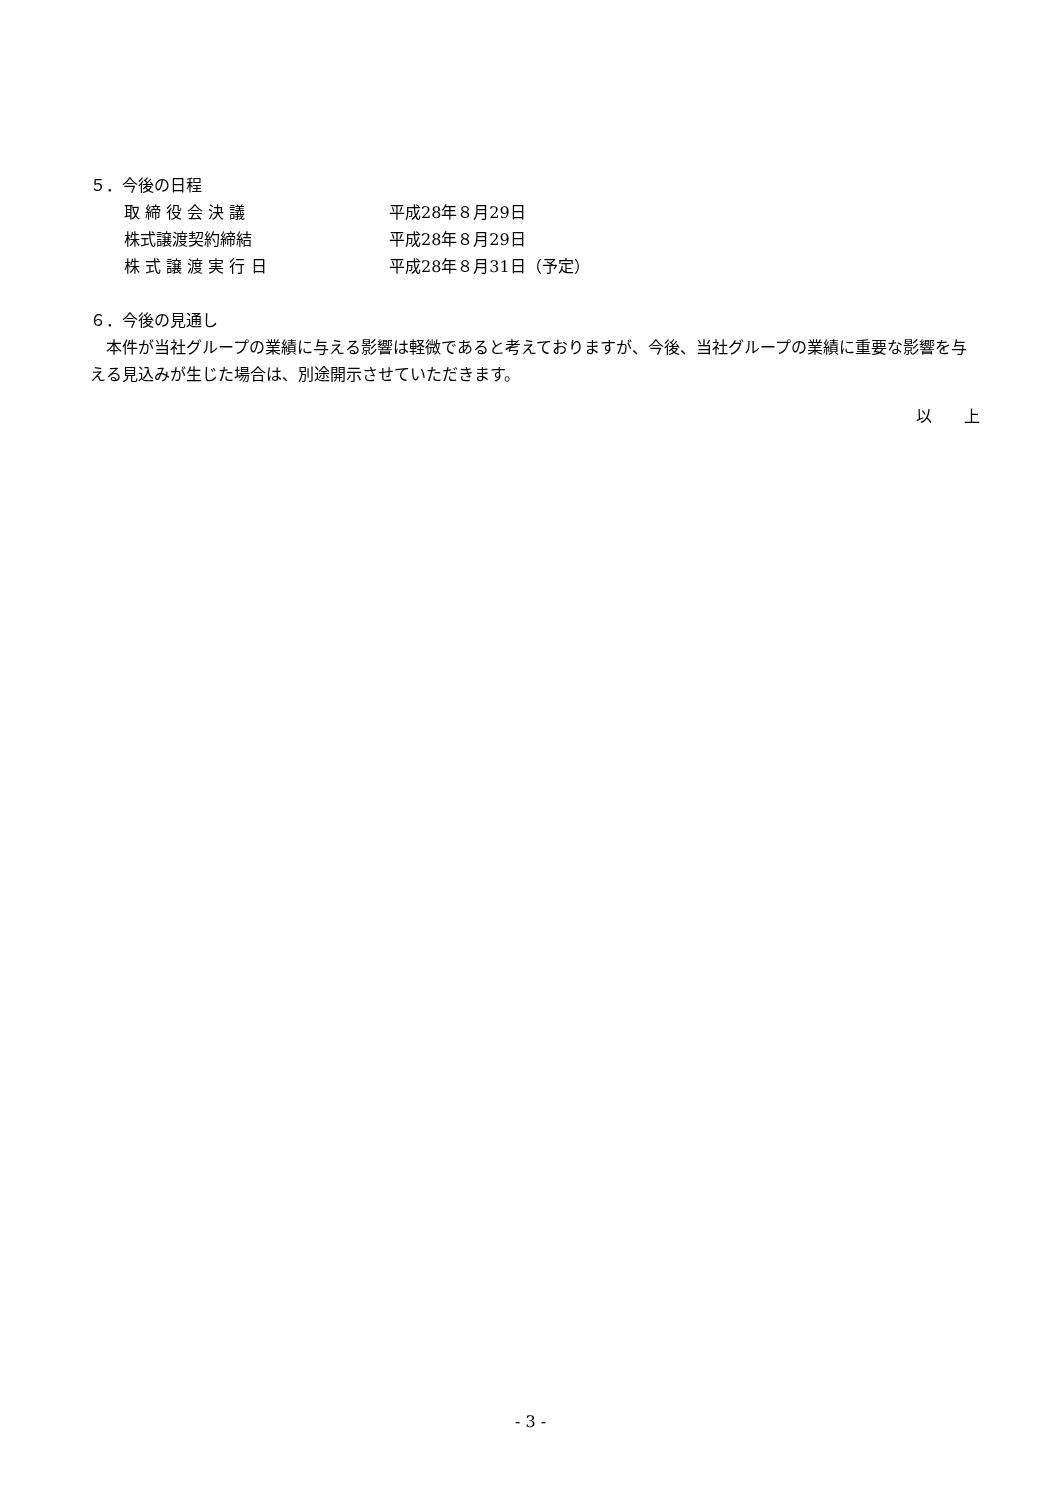５．今後の日程
取 締 役 会 決 議 平成28年８月29日
株式譲渡契約締結 平成28年８月29日
株 式 譲 渡 実 行 日 平成28年８月31日（予定）
６．今後の見通し
　本件が当社グループの業績に与える影響は軽微であると考えておりますが、今後、当社グループの業績に重要な影響を与える見込みが生じた場合は、別途開示させていただきます。
以　　上
- 3 -